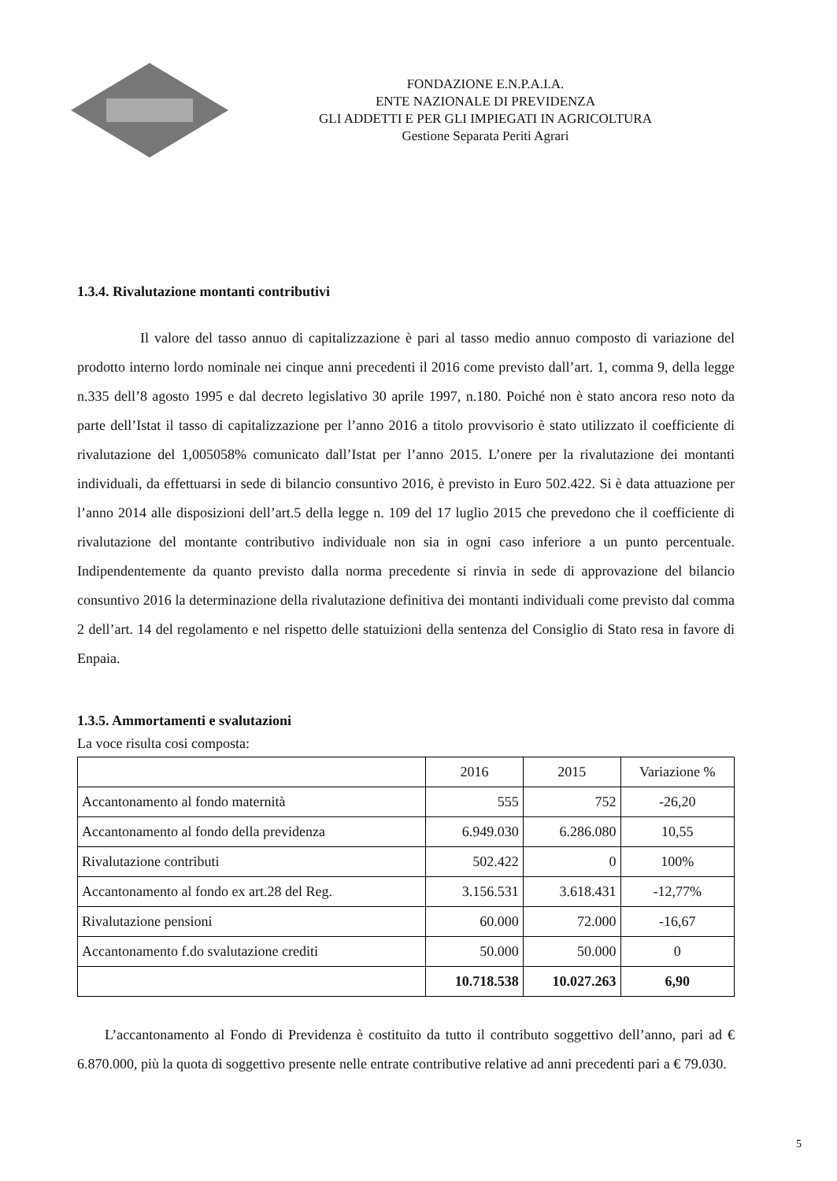FONDAZIONE E.N.P.A.I.A.
ENTE NAZIONALE DI PREVIDENZA
GLI ADDETTI E PER GLI IMPIEGATI IN AGRICOLTURA
Gestione Separata Periti Agrari
1.3.4. Rivalutazione montanti contributivi
Il valore del tasso annuo di capitalizzazione è pari al tasso medio annuo composto di variazione del prodotto interno lordo nominale nei cinque anni precedenti il 2016 come previsto dall’art. 1, comma 9, della legge n.335 dell’8 agosto 1995 e dal decreto legislativo 30 aprile 1997, n.180. Poiché non è stato ancora reso noto da parte dell’Istat il tasso di capitalizzazione per l’anno 2016 a titolo provvisorio è stato utilizzato il coefficiente di rivalutazione del 1,005058% comunicato dall’Istat per l’anno 2015. L’onere per la rivalutazione dei montanti individuali, da effettuarsi in sede di bilancio consuntivo 2016, è previsto in Euro 502.422. Si è data attuazione per l’anno 2014 alle disposizioni dell’art.5 della legge n. 109 del 17 luglio 2015 che prevedono che il coefficiente di rivalutazione del montante contributivo individuale non sia in ogni caso inferiore a un punto percentuale. Indipendentemente da quanto previsto dalla norma precedente si rinvia in sede di approvazione del bilancio consuntivo 2016 la determinazione della rivalutazione definitiva dei montanti individuali come previsto dal comma 2 dell’art. 14 del regolamento e nel rispetto delle statuizioni della sentenza del Consiglio di Stato resa in favore di Enpaia.
1.3.5. Ammortamenti e svalutazioni
La voce risulta cosi composta:
| | 2016 | 2015 | Variazione % |
| --- | --- | --- | --- |
| Accantonamento al fondo maternità | 555 | 752 | -26,20 |
| Accantonamento al fondo della previdenza | 6.949.030 | 6.286.080 | 10,55 |
| Rivalutazione contributi | 502.422 | 0 | 100% |
| Accantonamento al fondo ex art.28 del Reg. | 3.156.531 | 3.618.431 | -12,77% |
| Rivalutazione pensioni | 60.000 | 72.000 | -16,67 |
| Accantonamento f.do svalutazione crediti | 50.000 | 50.000 | 0 |
| | 10.718.538 | 10.027.263 | 6,90 |
L’accantonamento al Fondo di Previdenza è costituito da tutto il contributo soggettivo dell’anno, pari ad € 6.870.000, più la quota di soggettivo presente nelle entrate contributive relative ad anni precedenti pari a € 79.030.
5